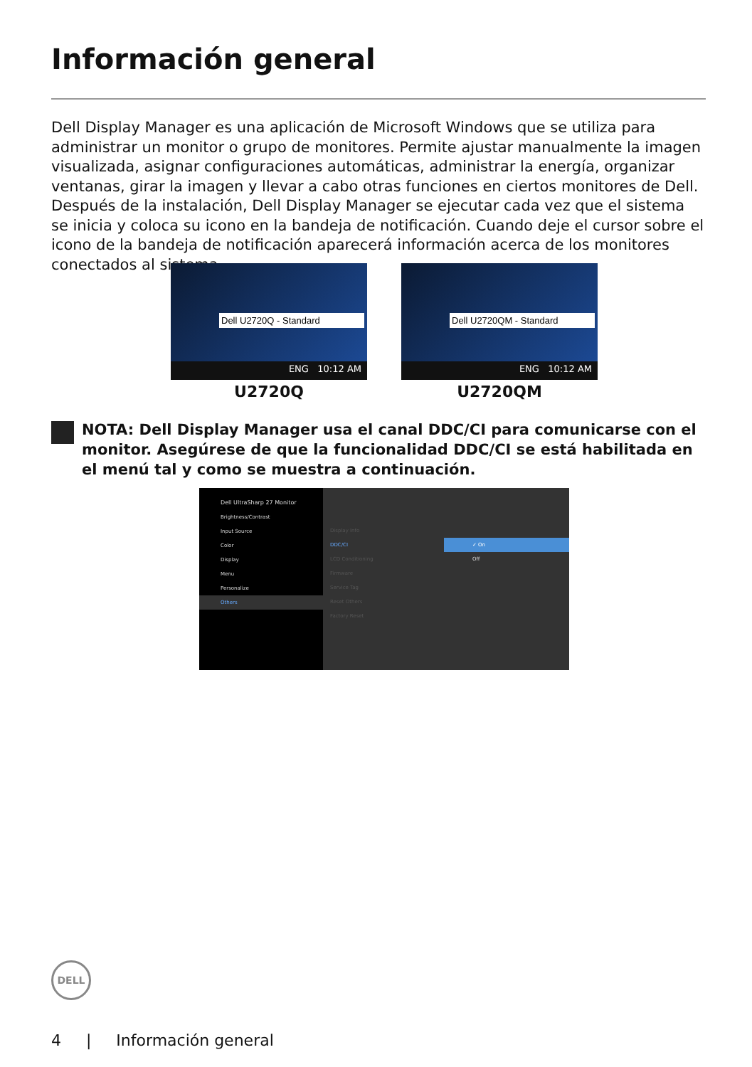Información general
Dell Display Manager es una aplicación de Microsoft Windows que se utiliza para administrar un monitor o grupo de monitores. Permite ajustar manualmente la imagen visualizada, asignar configuraciones automáticas, administrar la energía, organizar ventanas, girar la imagen y llevar a cabo otras funciones en ciertos monitores de Dell. Después de la instalación, Dell Display Manager se ejecutar cada vez que el sistema se inicia y coloca su icono en la bandeja de notificación. Cuando deje el cursor sobre el icono de la bandeja de notificación aparecerá información acerca de los monitores conectados al sistema.
Dell U2720Q - Standard
ENG 10:12 AM
U2720Q
Dell U2720QM - Standard
ENG 10:12 AM
U2720QM
NOTA: Dell Display Manager usa el canal DDC/CI para comunicarse con el monitor. Asegúrese de que la funcionalidad DDC/CI se está habilitada en el menú tal y como se muestra a continuación.
Dell UltraSharp 27 Monitor
Brightness/Contrast
Input Source
Color
Display
Menu
Personalize
Others
Display Info
DDC/CI
LCD Conditioning
Firmware
Service Tag
Reset Others
Factory Reset
✓ On
Off
DELL
4 | Información general